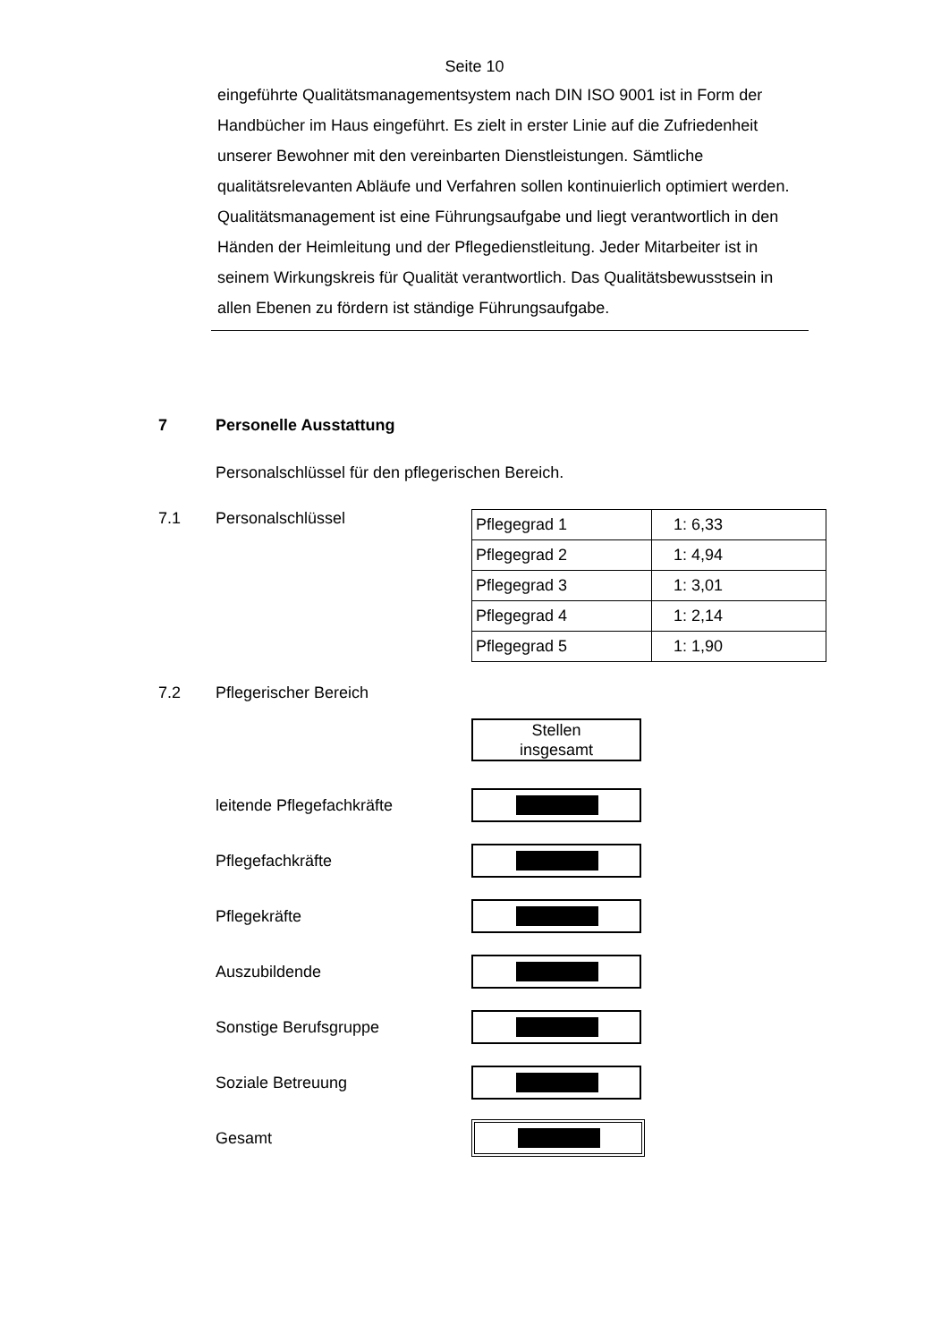Seite 10
eingeführte Qualitätsmanagementsystem nach DIN ISO 9001 ist in Form der Handbücher im Haus eingeführt. Es zielt in erster Linie auf die Zufriedenheit unserer Bewohner mit den vereinbarten Dienstleistungen. Sämtliche qualitätsrelevanten Abläufe und Verfahren sollen kontinuierlich optimiert werden. Qualitätsmanagement ist eine Führungsaufgabe und liegt verantwortlich in den Händen der Heimleitung und der Pflegedienstleitung. Jeder Mitarbeiter ist in seinem Wirkungskreis für Qualität verantwortlich. Das Qualitätsbewusstsein in allen Ebenen zu fördern ist ständige Führungsaufgabe.
7 Personelle Ausstattung
Personalschlüssel für den pflegerischen Bereich.
7.1 Personalschlüssel
| Pflegegrad 1 | 1: 6,33 |
| Pflegegrad 2 | 1: 4,94 |
| Pflegegrad 3 | 1: 3,01 |
| Pflegegrad 4 | 1: 2,14 |
| Pflegegrad 5 | 1: 1,90 |
7.2 Pflegerischer Bereich
Stellen
insgesamt
leitende Pflegefachkräfte
Pflegefachkräfte
Pflegekräfte
Auszubildende
Sonstige Berufsgruppe
Soziale Betreuung
Gesamt